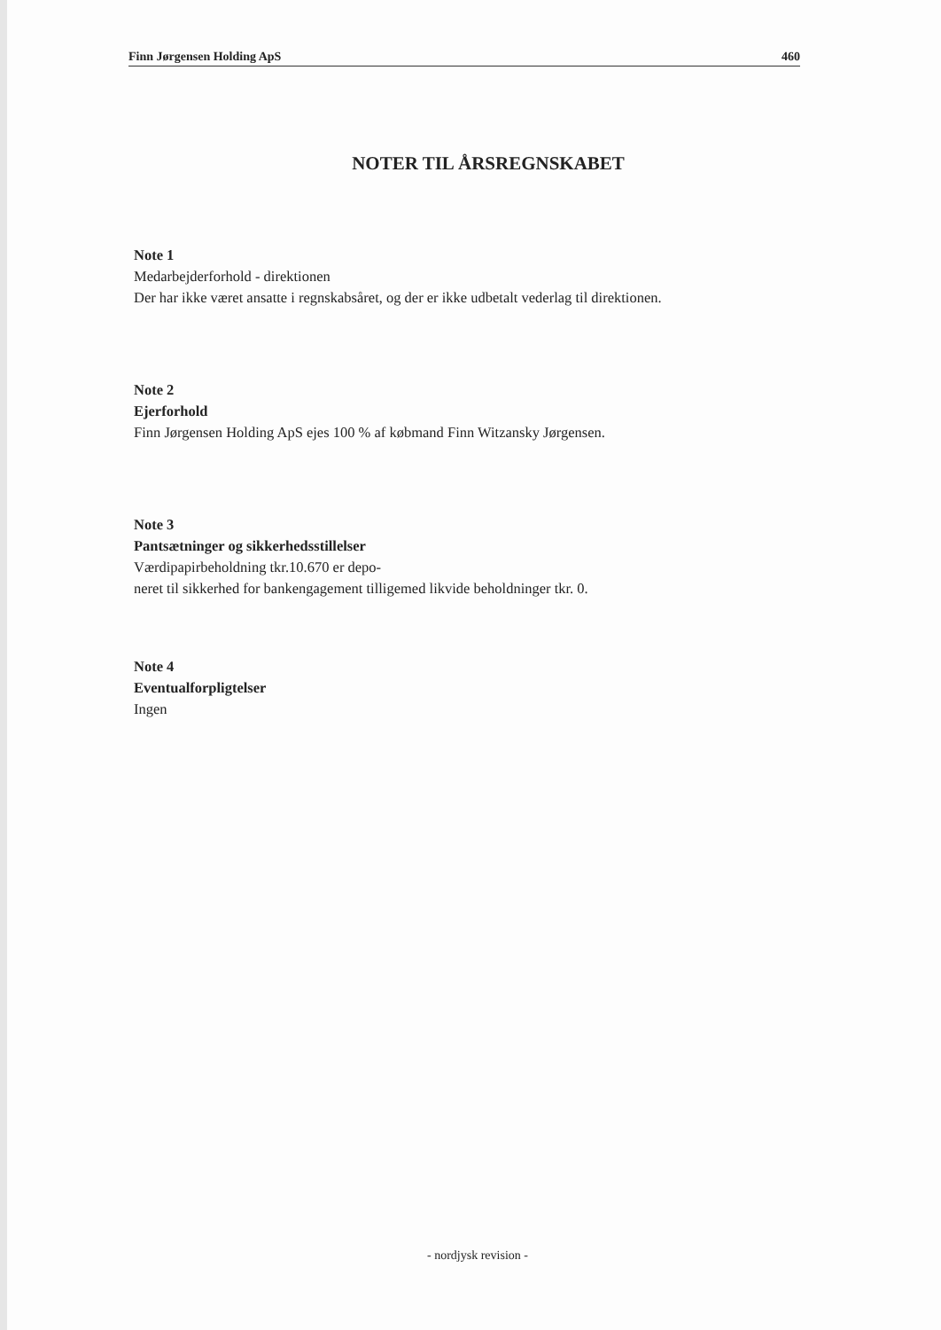Finn Jørgensen Holding ApS 460
NOTER TIL ÅRSREGNSKABET
Note 1
Medarbejderforhold - direktionen
Der har ikke været ansatte i regnskabsåret, og der er ikke udbetalt vederlag til direktionen.
Note 2
Ejerforhold
Finn Jørgensen Holding ApS ejes 100 % af købmand Finn Witzansky Jørgensen.
Note 3
Pantsætninger og sikkerhedsstillelser
Værdipapirbeholdning tkr.10.670 er depo-
neret til sikkerhed for bankengagement tilligemed likvide beholdninger tkr. 0.
Note 4
Eventualforpligtelser
Ingen
- nordjysk revision -